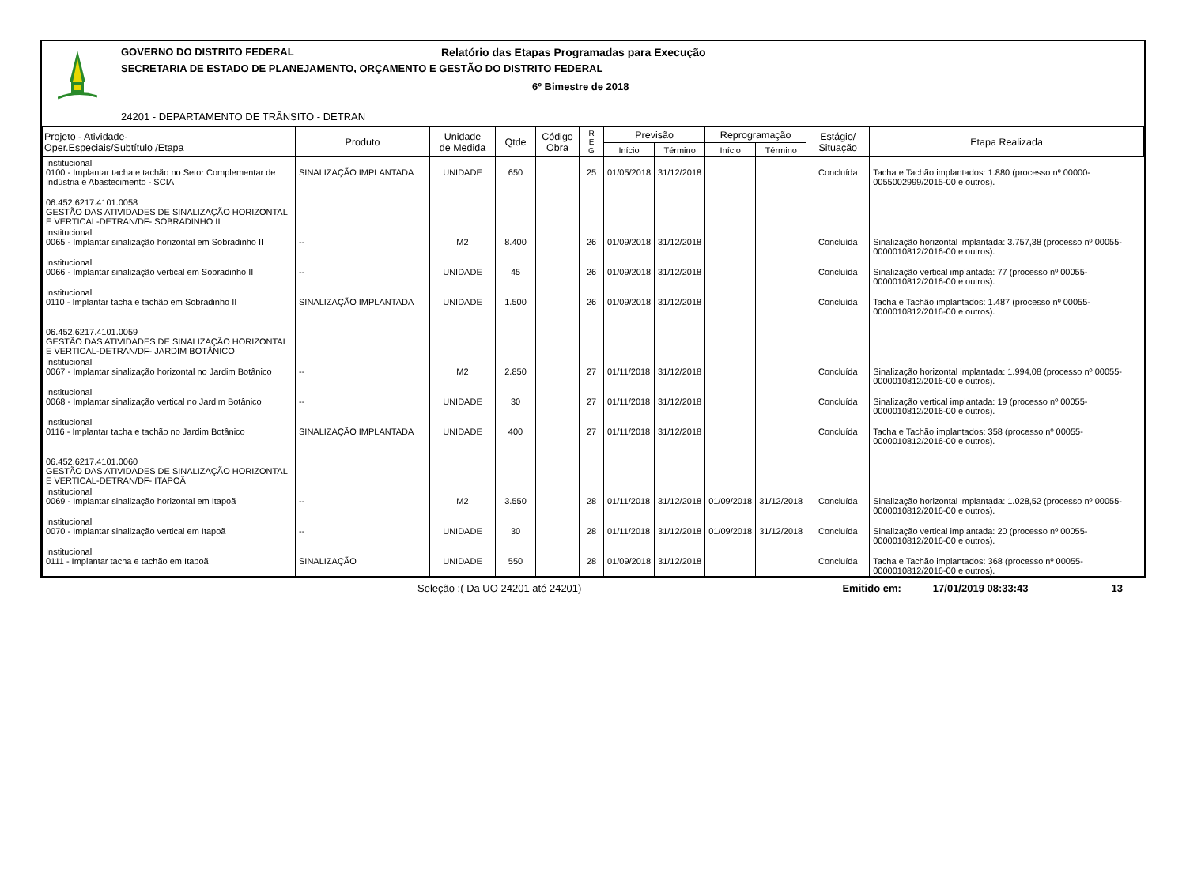GOVERNO DO DISTRITO FEDERAL
Relatório das Etapas Programadas para Execução
SECRETARIA DE ESTADO DE PLANEJAMENTO, ORÇAMENTO E GESTÃO DO DISTRITO FEDERAL
6º Bimestre de 2018
24201 - DEPARTAMENTO DE TRÂNSITO - DETRAN
| Projeto - Atividade- Oper.Especiais/Subtítulo /Etapa | Produto | Unidade de Medida | Qtde | Código Obra | R E G | Previsão | | Reprogramação | | Estágio/ Situação | Etapa Realizada |
| --- | --- | --- | --- | --- | --- | --- | --- | --- | --- | --- | --- |
| | | | | | | Início | Término | Início | Término | | |
| Institucional 0100 - Implantar tacha e tachão no Setor Complementar de Indústria e Abastecimento - SCIA | SINALIZAÇÃO IMPLANTADA | UNIDADE | 650 | | 25 | 01/05/2018 | 31/12/2018 | | | Concluída | Tacha e Tachão implantados: 1.880 (processo nº 00000-0055002999/2015-00 e outros). |
| 06.452.6217.4101.0058 GESTÃO DAS ATIVIDADES DE SINALIZAÇÃO HORIZONTAL E VERTICAL-DETRAN/DF- SOBRADINHO II | | | | | | | | | | | |
| Institucional 0065 - Implantar sinalização horizontal em Sobradinho II | -- | M2 | 8.400 | | 26 | 01/09/2018 | 31/12/2018 | | | Concluída | Sinalização horizontal implantada: 3.757,38 (processo nº 00055-0000010812/2016-00 e outros). |
| Institucional 0066 - Implantar sinalização vertical em Sobradinho II | -- | UNIDADE | 45 | | 26 | 01/09/2018 | 31/12/2018 | | | Concluída | Sinalização vertical implantada: 77 (processo nº 00055-0000010812/2016-00 e outros). |
| Institucional 0110 - Implantar tacha e tachão em Sobradinho II | SINALIZAÇÃO IMPLANTADA | UNIDADE | 1.500 | | 26 | 01/09/2018 | 31/12/2018 | | | Concluída | Tacha e Tachão implantados: 1.487 (processo nº 00055-0000010812/2016-00 e outros). |
| 06.452.6217.4101.0059 GESTÃO DAS ATIVIDADES DE SINALIZAÇÃO HORIZONTAL E VERTICAL-DETRAN/DF- JARDIM BOTÂNICO | | | | | | | | | | | |
| Institucional 0067 - Implantar sinalização horizontal no Jardim Botânico | -- | M2 | 2.850 | | 27 | 01/11/2018 | 31/12/2018 | | | Concluída | Sinalização horizontal implantada: 1.994,08 (processo nº 00055-0000010812/2016-00 e outros). |
| Institucional 0068 - Implantar sinalização vertical no Jardim Botânico | -- | UNIDADE | 30 | | 27 | 01/11/2018 | 31/12/2018 | | | Concluída | Sinalização vertical implantada: 19 (processo nº 00055-0000010812/2016-00 e outros). |
| Institucional 0116 - Implantar tacha e tachão no Jardim Botânico | SINALIZAÇÃO IMPLANTADA | UNIDADE | 400 | | 27 | 01/11/2018 | 31/12/2018 | | | Concluída | Tacha e Tachão implantados: 358 (processo nº 00055-0000010812/2016-00 e outros). |
| 06.452.6217.4101.0060 GESTÃO DAS ATIVIDADES DE SINALIZAÇÃO HORIZONTAL E VERTICAL-DETRAN/DF- ITAPOÃ | | | | | | | | | | | |
| Institucional 0069 - Implantar sinalização horizontal em Itapoã | -- | M2 | 3.550 | | 28 | 01/11/2018 | 31/12/2018 | 01/09/2018 | 31/12/2018 | Concluída | Sinalização horizontal implantada: 1.028,52 (processo nº 00055-0000010812/2016-00 e outros). |
| Institucional 0070 - Implantar sinalização vertical em Itapoã | -- | UNIDADE | 30 | | 28 | 01/11/2018 | 31/12/2018 | 01/09/2018 | 31/12/2018 | Concluída | Sinalização vertical implantada: 20 (processo nº 00055-0000010812/2016-00 e outros). |
| Institucional 0111 - Implantar tacha e tachão em Itapoã | SINALIZAÇÃO | UNIDADE | 550 | | 28 | 01/09/2018 | 31/12/2018 | | | Concluída | Tacha e Tachão implantados: 368 (processo nº 00055-0000010812/2016-00 e outros). |
Seleção :( Da UO 24201 até 24201) Emitido em: 17/01/2019 08:33:43 13